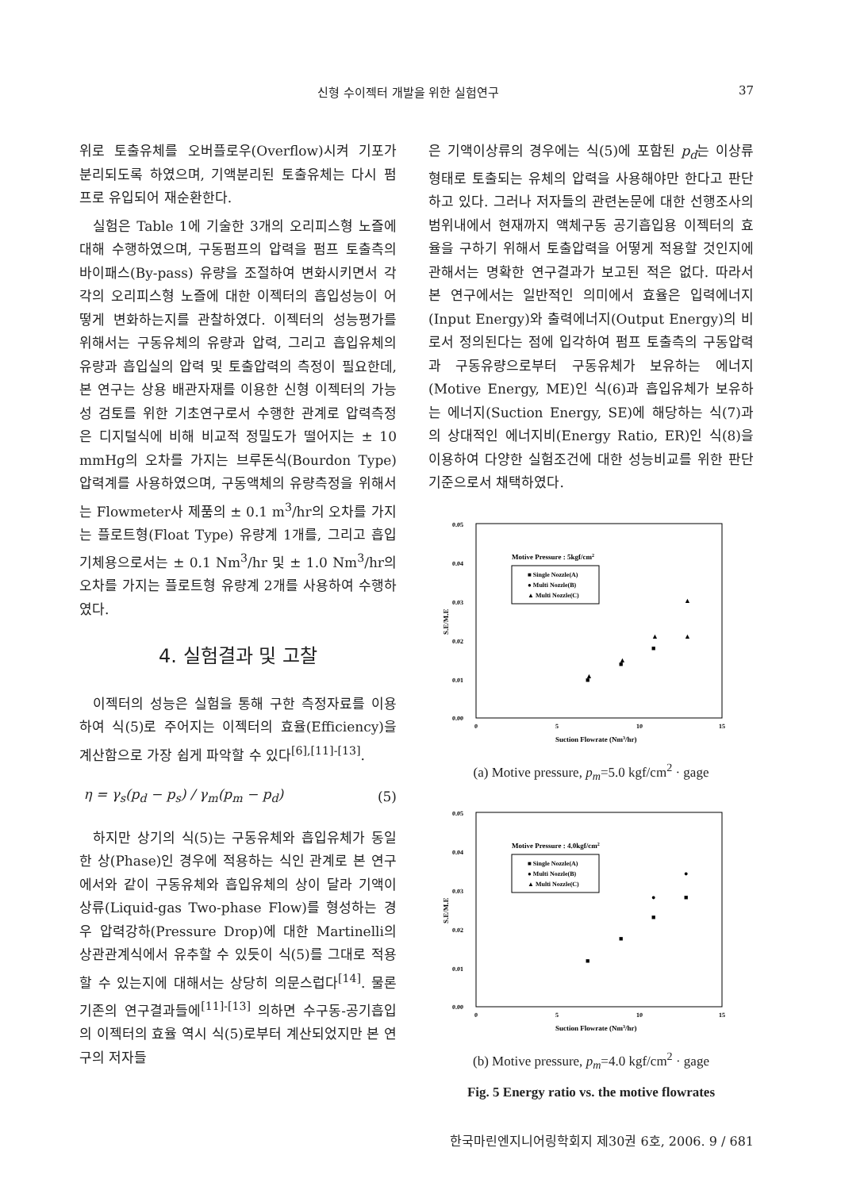신형 수이젝터 개발을 위한 실험연구 37
위로 토출유체를 오버플로우(Overflow)시켜 기포가 분리되도록 하였으며, 기액분리된 토출유체는 다시 펌프로 유입되어 재순환한다.
실험은 Table 1에 기술한 3개의 오리피스형 노즐에 대해 수행하였으며, 구동펌프의 압력을 펌프 토출측의 바이패스(By-pass) 유량을 조절하여 변화시키면서 각각의 오리피스형 노즐에 대한 이젝터의 흡입성능이 어떻게 변화하는지를 관찰하였다. 이젝터의 성능평가를 위해서는 구동유체의 유량과 압력, 그리고 흡입유체의 유량과 흡입실의 압력 및 토출압력의 측정이 필요한데, 본 연구는 상용 배관자재를 이용한 신형 이젝터의 가능성 검토를 위한 기초연구로서 수행한 관계로 압력측정은 디지털식에 비해 비교적 정밀도가 떨어지는 ± 10 mmHg의 오차를 가지는 브루돈식(Bourdon Type) 압력계를 사용하였으며, 구동액체의 유량측정을 위해서는 Flowmeter사 제품의 ± 0.1 m<sup>3</sup>/hr의 오차를 가지는 플로트형(Float Type) 유량계 1개를, 그리고 흡입기체용으로서는 ± 0.1 Nm<sup>3</sup>/hr 및 ± 1.0 Nm<sup>3</sup>/hr의 오차를 가지는 플로트형 유량계 2개를 사용하여 수행하였다.
4. 실험결과 및 고찰
이젝터의 성능은 실험을 통해 구한 측정자료를 이용하여 식(5)로 주어지는 이젝터의 효율(Efficiency)을 계산함으로 가장 쉽게 파악할 수 있다<sup>[6],[11]-[13]</sup>.
η = γ<sub>s</sub>(p<sub>d</sub> − p<sub>s</sub>) / γ<sub>m</sub>(p<sub>m</sub> − p<sub>d</sub>) (5)
하지만 상기의 식(5)는 구동유체와 흡입유체가 동일한 상(Phase)인 경우에 적용하는 식인 관계로 본 연구에서와 같이 구동유체와 흡입유체의 상이 달라 기액이상류(Liquid-gas Two-phase Flow)를 형성하는 경우 압력강하(Pressure Drop)에 대한 Martinelli의 상관관계식에서 유추할 수 있듯이 식(5)를 그대로 적용할 수 있는지에 대해서는 상당히 의문스럽다<sup>[14]</sup>. 물론 기존의 연구결과들에<sup>[11]-[13]</sup> 의하면 수구동-공기흡입의 이젝터의 효율 역시 식(5)로부터 계산되었지만 본 연구의 저자들
은 기액이상류의 경우에는 식(5)에 포함된 p<sub>d</sub>는 이상류 형태로 토출되는 유체의 압력을 사용해야만 한다고 판단하고 있다. 그러나 저자들의 관련논문에 대한 선행조사의 범위내에서 현재까지 액체구동 공기흡입용 이젝터의 효율을 구하기 위해서 토출압력을 어떻게 적용할 것인지에 관해서는 명확한 연구결과가 보고된 적은 없다. 따라서 본 연구에서는 일반적인 의미에서 효율은 입력에너지(Input Energy)와 출력에너지(Output Energy)의 비로서 정의된다는 점에 입각하여 펌프 토출측의 구동압력과 구동유량으로부터 구동유체가 보유하는 에너지(Motive Energy, ME)인 식(6)과 흡입유체가 보유하는 에너지(Suction Energy, SE)에 해당하는 식(7)과의 상대적인 에너지비(Energy Ratio, ER)인 식(8)을 이용하여 다양한 실험조건에 대한 성능비교를 위한 판단기준으로서 채택하였다.
0.05
0.04
0.03
0.02
0.01
0.00
0
5
10
15
S.E/M.E
Suction Flowrate (Nm3/hr)
Motive Pressure : 5kgf/cm2
■ Single Nozzle(A)
● Multi Nozzle(B)
▲ Multi Nozzle(C)
■
■
■
▲
▲
▲
▲
▲
(a) Motive pressure, p<sub>m</sub>=5.0 kgf/cm<sup>2</sup> · gage
0.05
0.04
0.03
0.02
0.01
0.00
0
5
10
15
S.E/M.E
Suction Flowrate (Nm3/hr)
Motive Pressure : 4.0kgf/cm2
■ Single Nozzle(A)
● Multi Nozzle(B)
▲ Multi Nozzle(C)
■
■
■
■
●
●
(b) Motive pressure, p<sub>m</sub>=4.0 kgf/cm<sup>2</sup> · gage
Fig. 5 Energy ratio vs. the motive flowrates
한국마린엔지니어링학회지 제30권 6호, 2006. 9 / 681